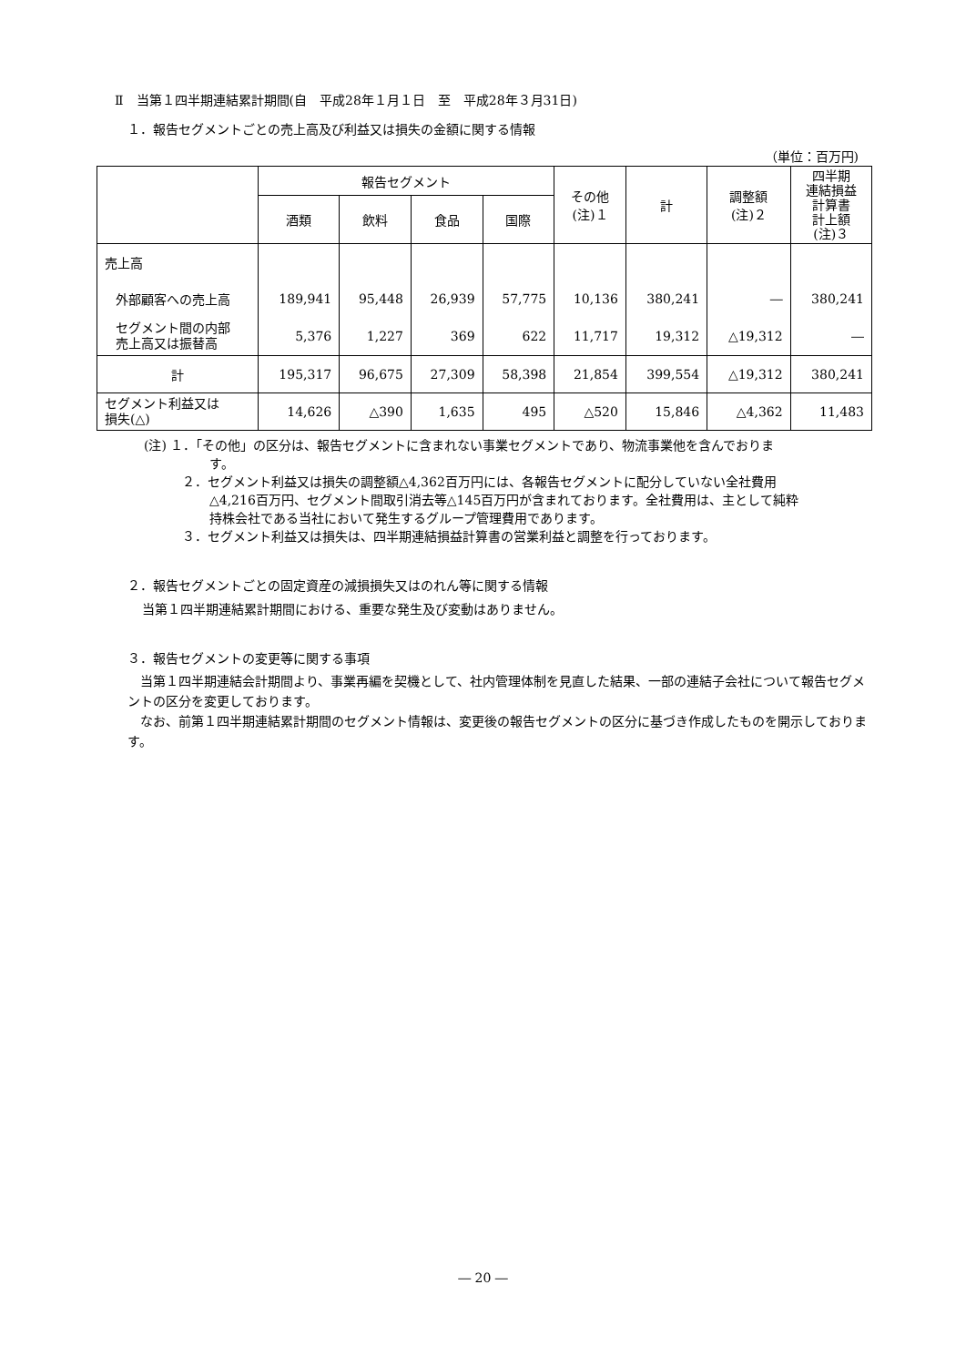Ⅱ　当第１四半期連結累計期間(自　平成28年１月１日　至　平成28年３月31日)
１．報告セグメントごとの売上高及び利益又は損失の金額に関する情報
（単位：百万円)
| | 報告セグメント | | | | その他 (注)１ | 計 | 調整額 (注)２ | 四半期 連結損益 計算書 計上額 (注)３ |
| --- | --- | --- | --- | --- | --- | --- | --- | --- |
| | 酒類 | 飲料 | 食品 | 国際 | | | | |
| 売上高 | | | | | | | | |
| 外部顧客への売上高 | 189,941 | 95,448 | 26,939 | 57,775 | 10,136 | 380,241 | ― | 380,241 |
| セグメント間の内部 売上高又は振替高 | 5,376 | 1,227 | 369 | 622 | 11,717 | 19,312 | △19,312 | ― |
| 計 | 195,317 | 96,675 | 27,309 | 58,398 | 21,854 | 399,554 | △19,312 | 380,241 |
| セグメント利益又は 損失(△) | 14,626 | △390 | 1,635 | 495 | △520 | 15,846 | △4,362 | 11,483 |
(注) １．「その他」の区分は、報告セグメントに含まれない事業セグメントであり、物流事業他を含んでおりま
す。
２．セグメント利益又は損失の調整額△4,362百万円には、各報告セグメントに配分していない全社費用
△4,216百万円、セグメント間取引消去等△145百万円が含まれております。全社費用は、主として純粋
持株会社である当社において発生するグループ管理費用であります。
３．セグメント利益又は損失は、四半期連結損益計算書の営業利益と調整を行っております。
２．報告セグメントごとの固定資産の減損損失又はのれん等に関する情報
当第１四半期連結累計期間における、重要な発生及び変動はありません。
３．報告セグメントの変更等に関する事項
　当第１四半期連結会計期間より、事業再編を契機として、社内管理体制を見直した結果、一部の連結子会社について報告セグメントの区分を変更しております。
　なお、前第１四半期連結累計期間のセグメント情報は、変更後の報告セグメントの区分に基づき作成したものを開示しております。
― 20 ―